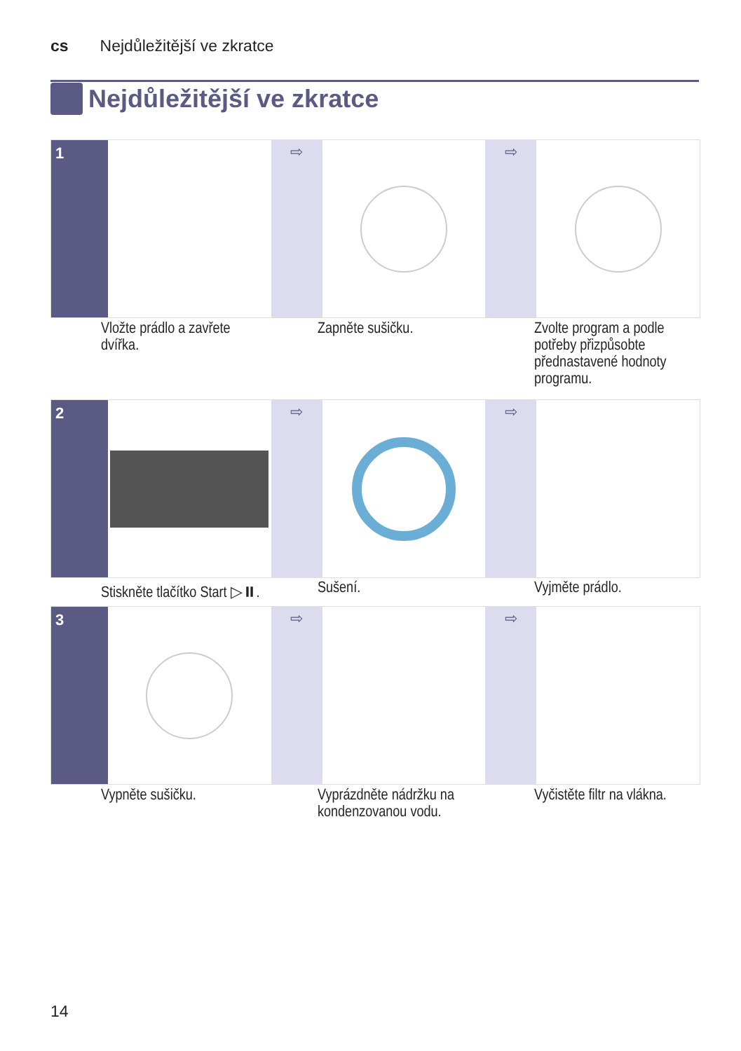cs Nejdůležitější ve zkratce
Nejdůležitější ve zkratce
1 ⇨ ⇨
Vložte prádlo a zavřete dvířka.
Zapněte sušičku. Zvolte program a podle potřeby přizpůsobte přednastavené hodnoty programu.
2 ⇨ ⇨
Stiskněte tlačítko Start ▷⏸.
Sušení. Vyjměte prádlo.
3 ⇨ ⇨
Vypněte sušičku. Vyprázdněte nádržku na kondenzovanou vodu.
Vyčistěte filtr na vlákna.
14